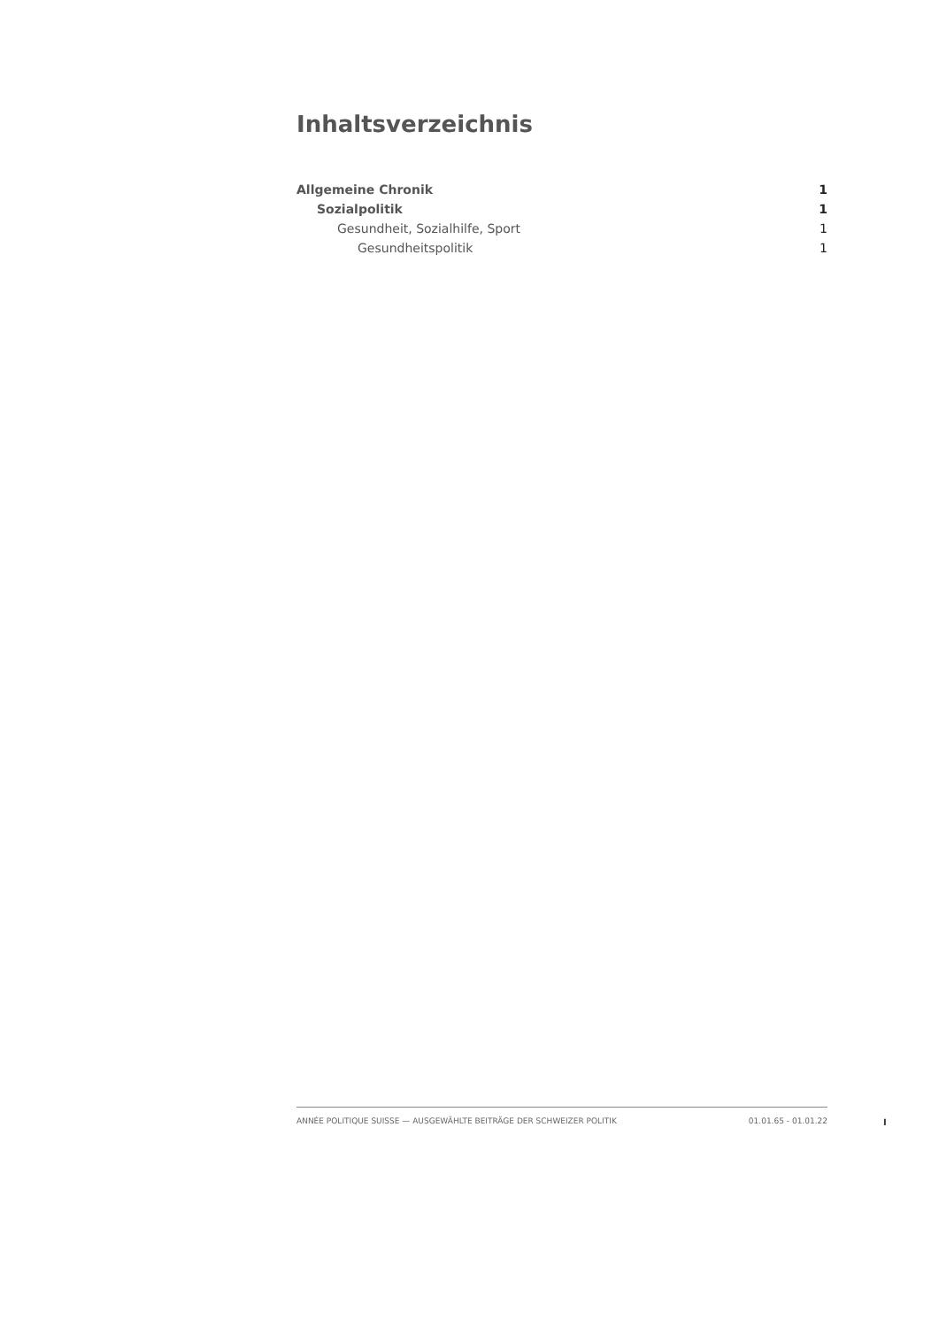Inhaltsverzeichnis
Allgemeine Chronik 1
Sozialpolitik 1
Gesundheit, Sozialhilfe, Sport 1
Gesundheitspolitik 1
ANNÉE POLITIQUE SUISSE — AUSGEWÄHLTE BEITRÄGE DER SCHWEIZER POLITIK 01.01.65 - 01.01.22
I